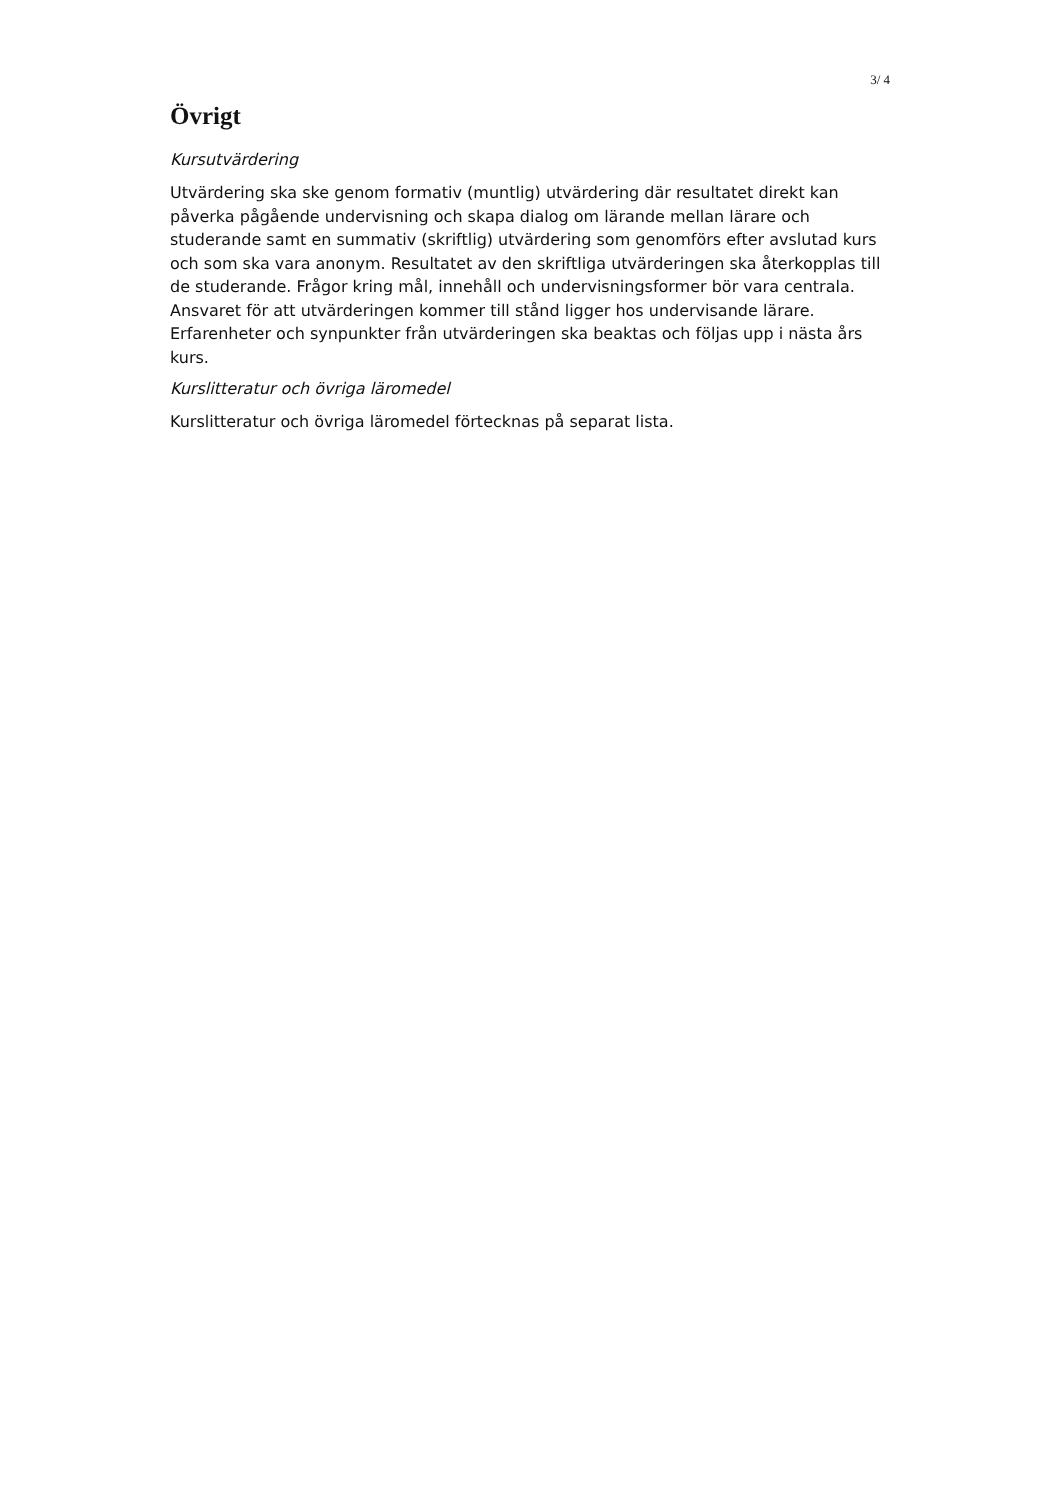3/ 4
Övrigt
Kursutvärdering
Utvärdering ska ske genom formativ (muntlig) utvärdering där resultatet direkt kan påverka pågående undervisning och skapa dialog om lärande mellan lärare och studerande samt en summativ (skriftlig) utvärdering som genomförs efter avslutad kurs och som ska vara anonym. Resultatet av den skriftliga utvärderingen ska återkopplas till de studerande. Frågor kring mål, innehåll och undervisningsformer bör vara centrala. Ansvaret för att utvärderingen kommer till stånd ligger hos undervisande lärare. Erfarenheter och synpunkter från utvärderingen ska beaktas och följas upp i nästa års kurs.
Kurslitteratur och övriga läromedel
Kurslitteratur och övriga läromedel förtecknas på separat lista.